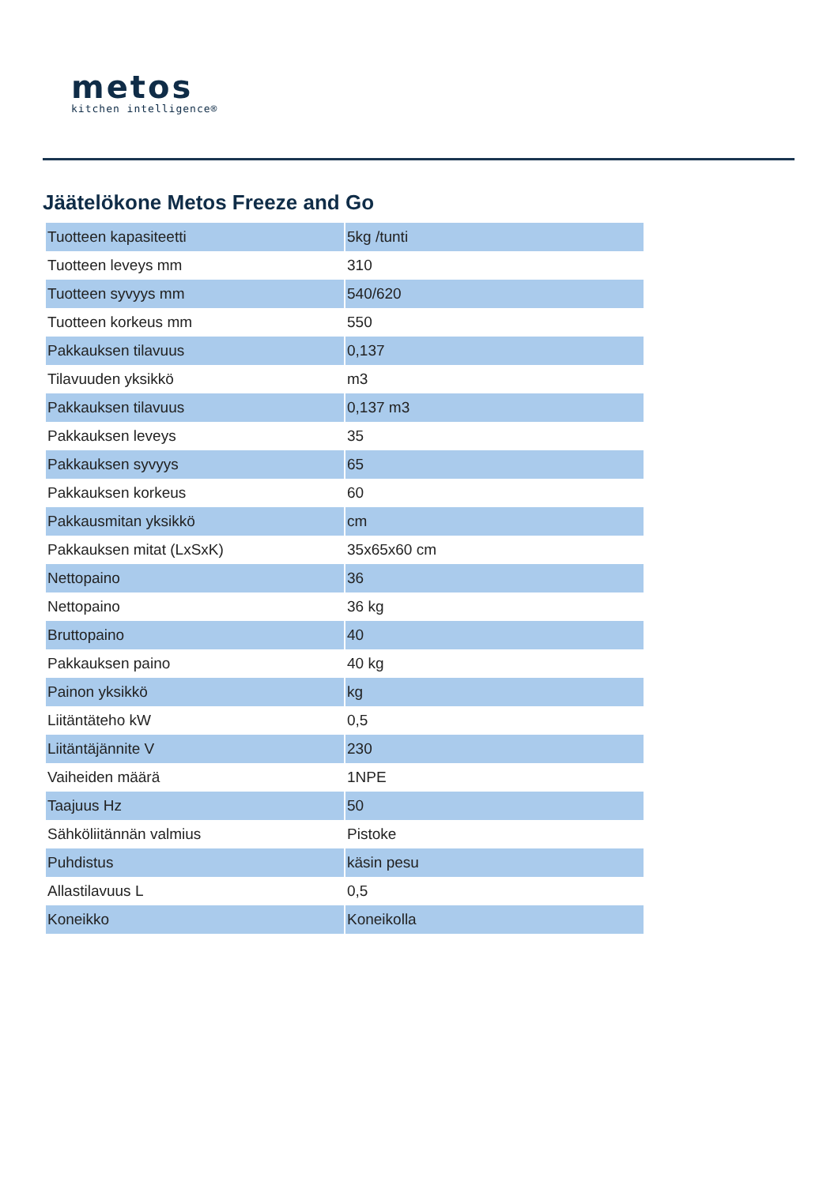metos
kitchen intelligence®
Jäätelökone Metos Freeze and Go
| Tuotteen kapasiteetti | 5kg /tunti |
| Tuotteen leveys mm | 310 |
| Tuotteen syvyys mm | 540/620 |
| Tuotteen korkeus mm | 550 |
| Pakkauksen tilavuus | 0,137 |
| Tilavuuden yksikkö | m3 |
| Pakkauksen tilavuus | 0,137 m3 |
| Pakkauksen leveys | 35 |
| Pakkauksen syvyys | 65 |
| Pakkauksen korkeus | 60 |
| Pakkausmitan yksikkö | cm |
| Pakkauksen mitat (LxSxK) | 35x65x60 cm |
| Nettopaino | 36 |
| Nettopaino | 36 kg |
| Bruttopaino | 40 |
| Pakkauksen paino | 40 kg |
| Painon yksikkö | kg |
| Liitäntäteho kW | 0,5 |
| Liitäntäjännite V | 230 |
| Vaiheiden määrä | 1NPE |
| Taajuus Hz | 50 |
| Sähköliitännän valmius | Pistoke |
| Puhdistus | käsin pesu |
| Allastilavuus L | 0,5 |
| Koneikko | Koneikolla |